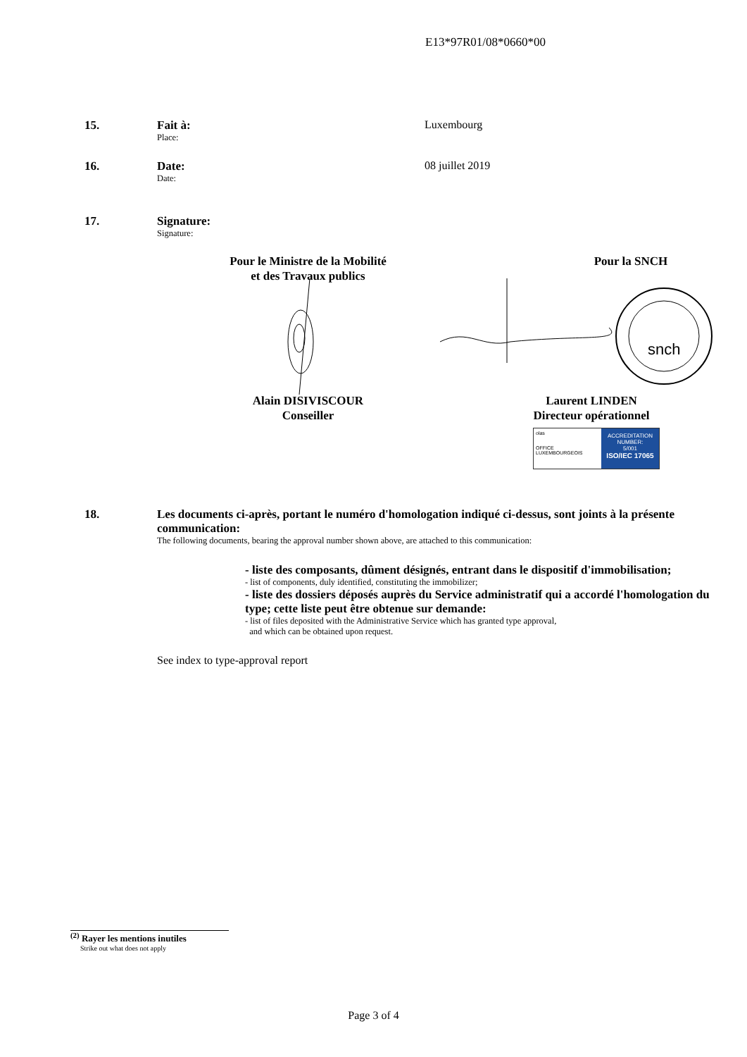E13*97R01/08*0660*00
15. Fait à:
Place:
Luxembourg
16. Date:
Date:
08 juillet 2019
17. Signature:
Signature:
Pour le Ministre de la Mobilité
et des Travaux publics
Pour la SNCH
snch
Alain DISIVISCOUR
Conseiller
Laurent LINDEN
Directeur opérationnel
olas
OFFICE LUXEMBOURGEOIS
ACCREDITATION NUMBER:
5/001
ISO/IEC 17065
18. Les documents ci-après, portant le numéro d'homologation indiqué ci-dessus, sont joints à la présente communication:
The following documents, bearing the approval number shown above, are attached to this communication:
- liste des composants, dûment désignés, entrant dans le dispositif d'immobilisation;
- list of components, duly identified, constituting the immobilizer;
- liste des dossiers déposés auprès du Service administratif qui a accordé l'homologation du type; cette liste peut être obtenue sur demande:
- list of files deposited with the Administrative Service which has granted type approval,
and which can be obtained upon request.
See index to type-approval report
<sup>(2)</sup> Rayer les mentions inutiles
Strike out what does not apply
Page 3 of 4